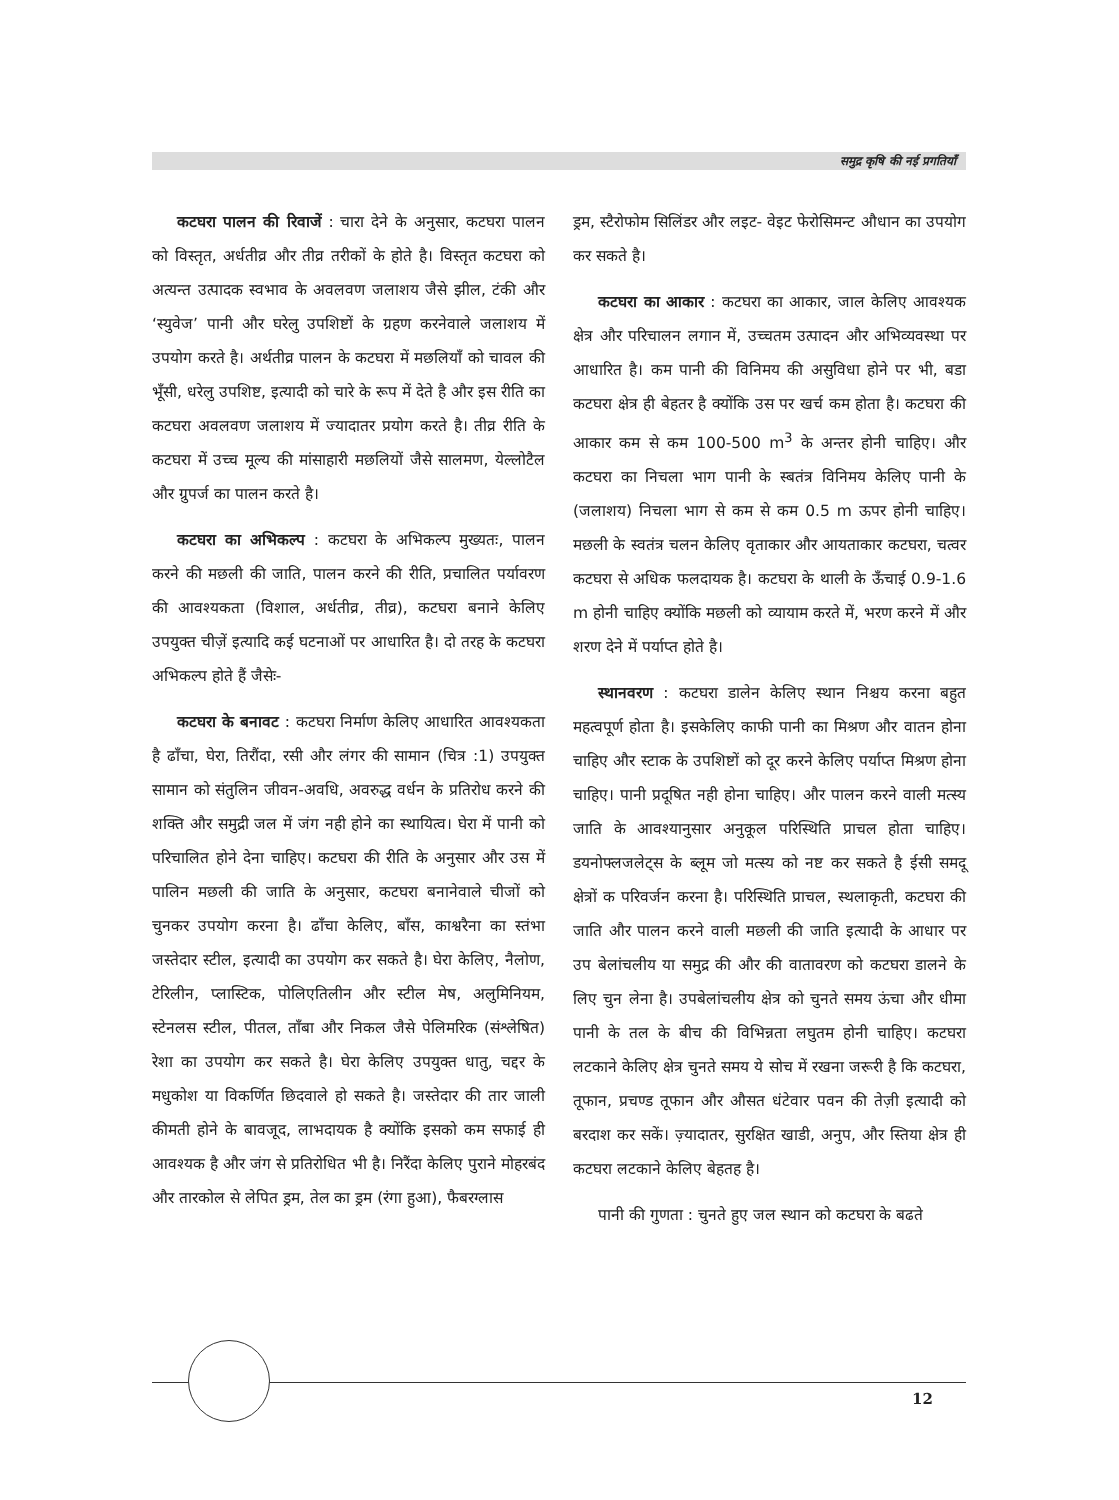समुद्र कृषि की नई प्रगतियाँ
कटघरा पालन की रिवाजें : चारा देने के अनुसार, कटघरा पालन को विस्तृत, अर्धतीव्र और तीव्र तरीकों के होते है। विस्तृत कटघरा को अत्यन्त उत्पादक स्वभाव के अवलवण जलाशय जैसे झील, टंकी और ‘स्युवेज’ पानी और घरेलु उपशिष्टों के ग्रहण करनेवाले जलाशय में उपयोग करते है। अर्थतीव्र पालन के कटघरा में मछलियाँ को चावल की भूँसी, धरेलु उपशिष्ट, इत्यादी को चारे के रूप में देते है और इस रीति का कटघरा अवलवण जलाशय में ज्यादातर प्रयोग करते है। तीव्र रीति के कटघरा में उच्च मूल्य की मांसाहारी मछलियों जैसे सालमण, येल्लोटैल और ग्रुपर्ज का पालन करते है।
कटघरा का अभिकल्प : कटघरा के अभिकल्प मुख्यतः, पालन करने की मछली की जाति, पालन करने की रीति, प्रचालित पर्यावरण की आवश्यकता (विशाल, अर्धतीव्र, तीव्र), कटघरा बनाने केलिए उपयुक्त चीज़ें इत्यादि कई घटनाओं पर आधारित है। दो तरह के कटघरा अभिकल्प होते हैं जैसेः-
कटघरा के बनावट : कटघरा निर्माण केलिए आधारित आवश्यकता है ढाँचा, घेरा, तिरौंदा, रसी और लंगर की सामान (चित्र :1) उपयुक्त सामान को संतुलिन जीवन-अवधि, अवरुद्ध वर्धन के प्रतिरोध करने की शक्ति और समुद्री जल में जंग नही होने का स्थायित्व। घेरा में पानी को परिचालित होने देना चाहिए। कटघरा की रीति के अनुसार और उस में पालिन मछली की जाति के अनुसार, कटघरा बनानेवाले चीजों को चुनकर उपयोग करना है। ढाँचा केलिए, बाँस, काश्वरैना का स्तंभा जस्तेदार स्टील, इत्यादी का उपयोग कर सकते है। घेरा केलिए, नैलोण, टेरिलीन, प्लास्टिक, पोलिएतिलीन और स्टील मेष, अलुमिनियम, स्टेनलस स्टील, पीतल, ताँबा और निकल जैसे पेलिमरिक (संश्लेषित) रेशा का उपयोग कर सकते है। घेरा केलिए उपयुक्त धातु, चद्दर के मधुकोश या विकर्णित छिदवाले हो सकते है। जस्तेदार की तार जाली कीमती होने के बावजूद, लाभदायक है क्योंकि इसको कम सफाई ही आवश्यक है और जंग से प्रतिरोधित भी है। निरैंदा केलिए पुराने मोहरबंद और तारकोल से लेपित ड्रम, तेल का ड्रम (रंगा हुआ), फैबरग्लास
ड्रम, स्टैरोफोम सिलिंडर और लइट- वेइट फेरोसिमन्ट औधान का उपयोग कर सकते है।
कटघरा का आकार : कटघरा का आकार, जाल केलिए आवश्यक क्षेत्र और परिचालन लगान में, उच्चतम उत्पादन और अभिव्यवस्था पर आधारित है। कम पानी की विनिमय की असुविधा होने पर भी, बडा कटघरा क्षेत्र ही बेहतर है क्योंकि उस पर खर्च कम होता है। कटघरा की आकार कम से कम 100-500 m<sup>3</sup> के अन्तर होनी चाहिए। और कटघरा का निचला भाग पानी के स्बतंत्र विनिमय केलिए पानी के (जलाशय) निचला भाग से कम से कम 0.5 m ऊपर होनी चाहिए। मछली के स्वतंत्र चलन केलिए वृताकार और आयताकार कटघरा, चत्वर कटघरा से अधिक फलदायक है। कटघरा के थाली के ऊँचाई 0.9-1.6 m होनी चाहिए क्योंकि मछली को व्यायाम करते में, भरण करने में और शरण देने में पर्याप्त होते है।
स्थानवरण : कटघरा डालेन केलिए स्थान निश्चय करना बहुत महत्वपूर्ण होता है। इसकेलिए काफी पानी का मिश्रण और वातन होना चाहिए और स्टाक के उपशिष्टों को दूर करने केलिए पर्याप्त मिश्रण होना चाहिए। पानी प्रदूषित नही होना चाहिए। और पालन करने वाली मत्स्य जाति के आवश्यानुसार अनुकूल परिस्थिति प्राचल होता चाहिए। डयनोफ्लजलेट्स के ब्लूम जो मत्स्य को नष्ट कर सकते है ईसी समदू क्षेत्रों क परिवर्जन करना है। परिस्थिति प्राचल, स्थलाकृती, कटघरा की जाति और पालन करने वाली मछली की जाति इत्यादी के आधार पर उप बेलांचलीय या समुद्र की और की वातावरण को कटघरा डालने के लिए चुन लेना है। उपबेलांचलीय क्षेत्र को चुनते समय ऊंचा और धीमा पानी के तल के बीच की विभिन्नता लघुतम होनी चाहिए। कटघरा लटकाने केलिए क्षेत्र चुनते समय ये सोच में रखना जरूरी है कि कटघरा, तूफान, प्रचण्ड तूफान और औसत धंटेवार पवन की तेज़ी इत्यादी को बरदाश कर सकें। ज़्यादातर, सुरक्षित खाडी, अनुप, और स्तिया क्षेत्र ही कटघरा लटकाने केलिए बेहतह है।
पानी की गुणता : चुनते हुए जल स्थान को कटघरा के बढते
12